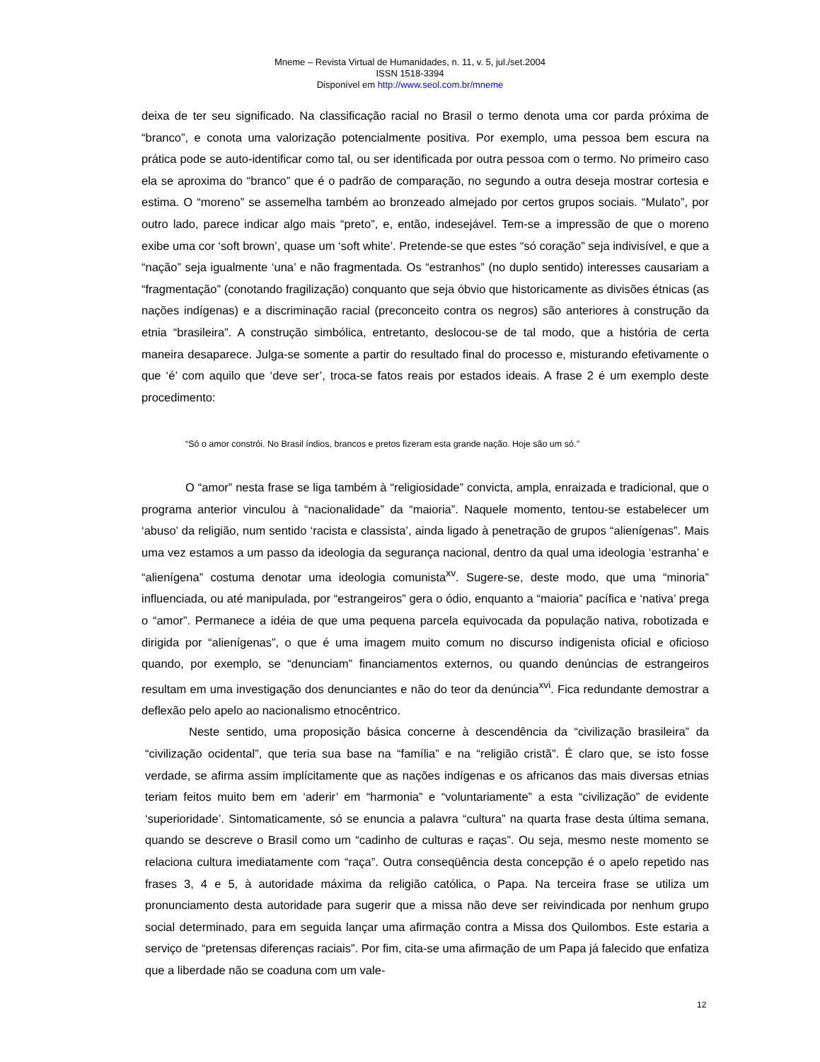Mneme – Revista Virtual de Humanidades, n. 11, v. 5, jul./set.2004
ISSN 1518-3394
Disponível em http://www.seol.com.br/mneme
deixa de ter seu significado. Na classificação racial no Brasil o termo denota uma cor parda próxima de “branco”, e conota uma valorização potencialmente positiva. Por exemplo, uma pessoa bem escura na prática pode se auto-identificar como tal, ou ser identificada por outra pessoa com o termo. No primeiro caso ela se aproxima do “branco” que é o padrão de comparação, no segundo a outra deseja mostrar cortesia e estima. O “moreno” se assemelha também ao bronzeado almejado por certos grupos sociais. “Mulato”, por outro lado, parece indicar algo mais “preto”, e, então, indesejável. Tem-se a impressão de que o moreno exibe uma cor ‘soft brown’, quase um ‘soft white’. Pretende-se que estes “só coração” seja indivisível, e que a “nação” seja igualmente ‘una’ e não fragmentada. Os “estranhos” (no duplo sentido) interesses causariam a “fragmentação” (conotando fragilização) conquanto que seja óbvio que historicamente as divisões étnicas (as nações indígenas) e a discriminação racial (preconceito contra os negros) são anteriores à construção da etnia “brasileira”. A construção simbólica, entretanto, deslocou-se de tal modo, que a história de certa maneira desaparece. Julga-se somente a partir do resultado final do processo e, misturando efetivamente o que ‘é’ com aquilo que ‘deve ser’, troca-se fatos reais por estados ideais. A frase 2 é um exemplo deste procedimento:
“Só o amor constrói. No Brasil índios, brancos e pretos fizeram esta grande nação. Hoje são um só.”
O “amor” nesta frase se liga também à “religiosidade” convicta, ampla, enraizada e tradicional, que o programa anterior vinculou à “nacionalidade” da “maioria”. Naquele momento, tentou-se estabelecer um ‘abuso’ da religião, num sentido ‘racista e classista’, ainda ligado à penetração de grupos “alienígenas”. Mais uma vez estamos a um passo da ideologia da segurança nacional, dentro da qual uma ideologia ‘estranha’ e “alienígena” costuma denotar uma ideologia comunista<sup>xv</sup>. Sugere-se, deste modo, que uma “minoria” influenciada, ou até manipulada, por “estrangeiros” gera o ódio, enquanto a “maioria” pacífica e ‘nativa’ prega o “amor”. Permanece a idéia de que uma pequena parcela equivocada da população nativa, robotizada e dirigida por “alienígenas”, o que é uma imagem muito comum no discurso indigenista oficial e oficioso quando, por exemplo, se “denunciam” financiamentos externos, ou quando denúncias de estrangeiros resultam em uma investigação dos denunciantes e não do teor da denúncia<sup>xvi</sup>. Fica redundante demostrar a deflexão pelo apelo ao nacionalismo etnocêntrico.
Neste sentido, uma proposição básica concerne à descendência da “civilização brasileira” da “civilização ocidental”, que teria sua base na “família” e na “religião cristã”. É claro que, se isto fosse verdade, se afirma assim implícitamente que as nações indígenas e os africanos das mais diversas etnias teriam feitos muito bem em ‘aderir’ em “harmonia” e “voluntariamente” a esta “civilização” de evidente ‘superioridade’. Sintomaticamente, só se enuncia a palavra “cultura” na quarta frase desta última semana, quando se descreve o Brasil como um “cadinho de culturas e raças”. Ou seja, mesmo neste momento se relaciona cultura imediatamente com “raça”. Outra conseqüência desta concepção é o apelo repetido nas frases 3, 4 e 5, à autoridade máxima da religião católica, o Papa. Na terceira frase se utiliza um pronunciamento desta autoridade para sugerir que a missa não deve ser reivindicada por nenhum grupo social determinado, para em seguida lançar uma afirmação contra a Missa dos Quilombos. Este estaria a serviço de “pretensas diferenças raciais”. Por fim, cita-se uma afirmação de um Papa já falecido que enfatiza que a liberdade não se coaduna com um vale-
12